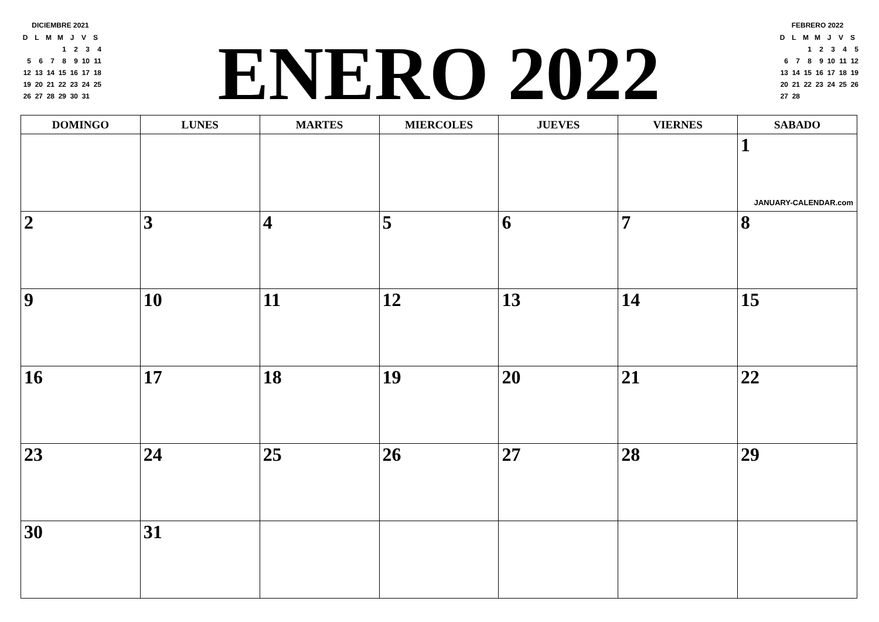DICIEMBRE 2021
| D | L | M | M | J | V | S |
| | | | 1 | 2 | 3 | 4 |
| 5 | 6 | 7 | 8 | 9 | 10 | 11 |
| 12 | 13 | 14 | 15 | 16 | 17 | 18 |
| 19 | 20 | 21 | 22 | 23 | 24 | 25 |
| 26 | 27 | 28 | 29 | 30 | 31 | |
ENERO 2022
FEBRERO 2022
| D | L | M | M | J | V | S |
| | | 1 | 2 | 3 | 4 | 5 |
| 6 | 7 | 8 | 9 | 10 | 11 | 12 |
| 13 | 14 | 15 | 16 | 17 | 18 | 19 |
| 20 | 21 | 22 | 23 | 24 | 25 | 26 |
| 27 | 28 | | | | | |
| DOMINGO | LUNES | MARTES | MIERCOLES | JUEVES | VIERNES | SABADO |
| --- | --- | --- | --- | --- | --- | --- |
| | | | | | | 1 JANUARY-CALENDAR.com |
| 2 | 3 | 4 | 5 | 6 | 7 | 8 |
| 9 | 10 | 11 | 12 | 13 | 14 | 15 |
| 16 | 17 | 18 | 19 | 20 | 21 | 22 |
| 23 | 24 | 25 | 26 | 27 | 28 | 29 |
| 30 | 31 | | | | | |